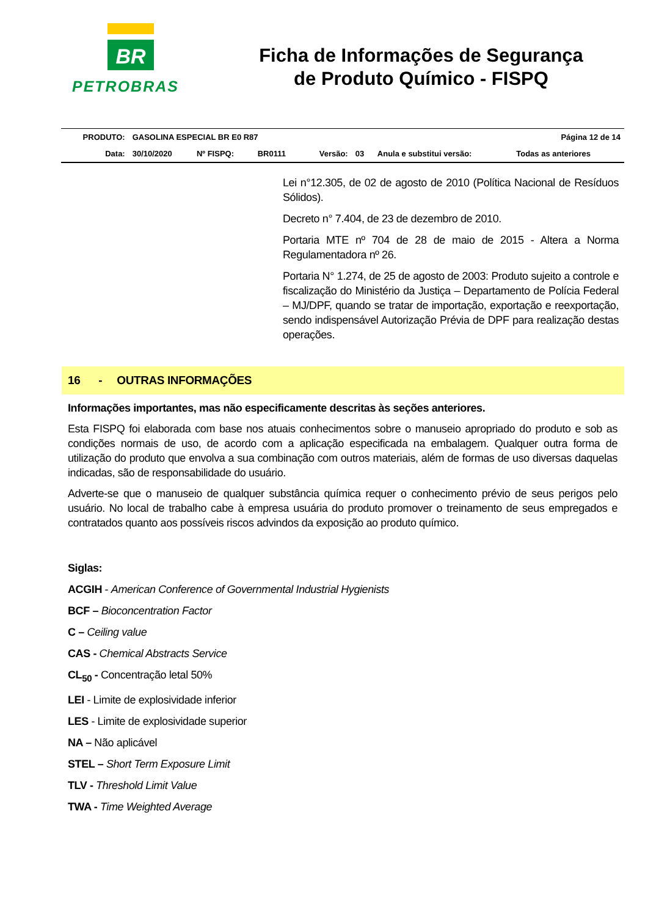BR
PETROBRAS
Ficha de Informações de Segurança
de Produto Químico - FISPQ
| PRODUTO: | GASOLINA ESPECIAL BR E0 R87 | | | | | Página 12 de 14 | |
| Data: | 30/10/2020 | Nº FISPQ: | BR0111 | Versão: | 03 | Anula e substitui versão: | Todas as anteriores |
Lei n°12.305, de 02 de agosto de 2010 (Política Nacional de Resíduos Sólidos).
Decreto n° 7.404, de 23 de dezembro de 2010.
Portaria MTE nº 704 de 28 de maio de 2015 - Altera a Norma Regulamentadora nº 26.
Portaria N° 1.274, de 25 de agosto de 2003: Produto sujeito a controle e fiscalização do Ministério da Justiça – Departamento de Polícia Federal – MJ/DPF, quando se tratar de importação, exportação e reexportação, sendo indispensável Autorização Prévia de DPF para realização destas operações.
16 - OUTRAS INFORMAÇÕES
Informações importantes, mas não especificamente descritas às seções anteriores.
Esta FISPQ foi elaborada com base nos atuais conhecimentos sobre o manuseio apropriado do produto e sob as condições normais de uso, de acordo com a aplicação especificada na embalagem. Qualquer outra forma de utilização do produto que envolva a sua combinação com outros materiais, além de formas de uso diversas daquelas indicadas, são de responsabilidade do usuário.
Adverte-se que o manuseio de qualquer substância química requer o conhecimento prévio de seus perigos pelo usuário. No local de trabalho cabe à empresa usuária do produto promover o treinamento de seus empregados e contratados quanto aos possíveis riscos advindos da exposição ao produto químico.
Siglas:
ACGIH - American Conference of Governmental Industrial Hygienists
BCF – Bioconcentration Factor
C – Ceiling value
CAS - Chemical Abstracts Service
CL<sub>50</sub> - Concentração letal 50%
LEI - Limite de explosividade inferior
LES - Limite de explosividade superior
NA – Não aplicável
STEL – Short Term Exposure Limit
TLV - Threshold Limit Value
TWA - Time Weighted Average